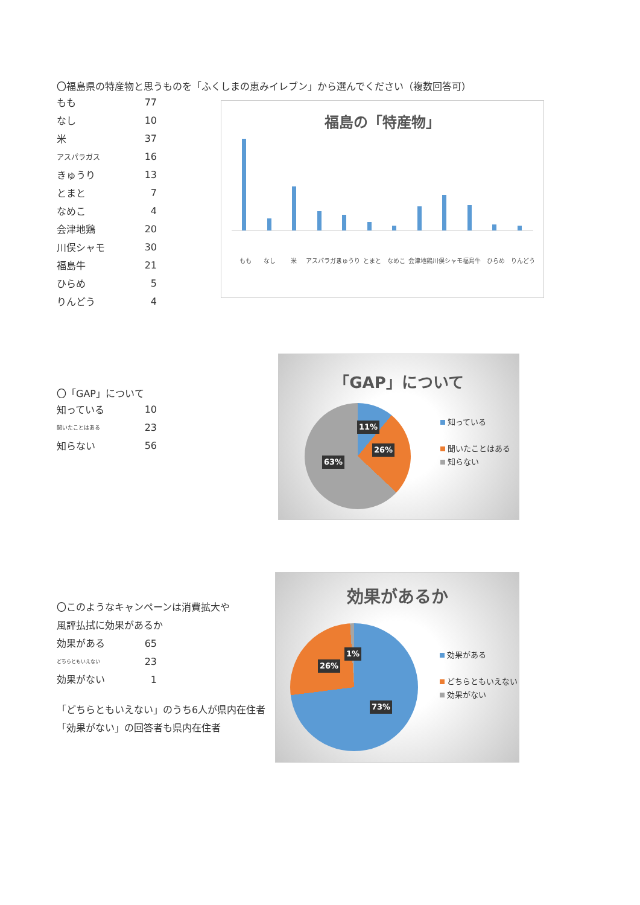〇福島県の特産物と思うものを「ふくしまの恵みイレブン」から選んでください（複数回答可）
| もも | 77 |
| なし | 10 |
| 米 | 37 |
| アスパラガス | 16 |
| きゅうり | 13 |
| とまと | 7 |
| なめこ | 4 |
| 会津地鶏 | 20 |
| 川俣シャモ | 30 |
| 福島牛 | 21 |
| ひらめ | 5 |
| りんどう | 4 |
福島の「特産物」
もも
なし
米
アスパラガス
きゅうり
とまと
なめこ
会津地鶏
川俣シャモ
福島牛
ひらめ
りんどう
〇「GAP」について
| 知っている | 10 |
| 聞いたことはある | 23 |
| 知らない | 56 |
「GAP」について
知っている
聞いたことはある
知らない
11%
26%
63%
〇このようなキャンペーンは消費拡大や
風評払拭に効果があるか
| 効果がある | 65 |
| どちらともいえない | 23 |
| 効果がない | 1 |
「どちらともいえない」のうち6人が県内在住者
「効果がない」の回答者も県内在住者
効果があるか
効果がある
どちらともいえない
効果がない
1%
26%
73%